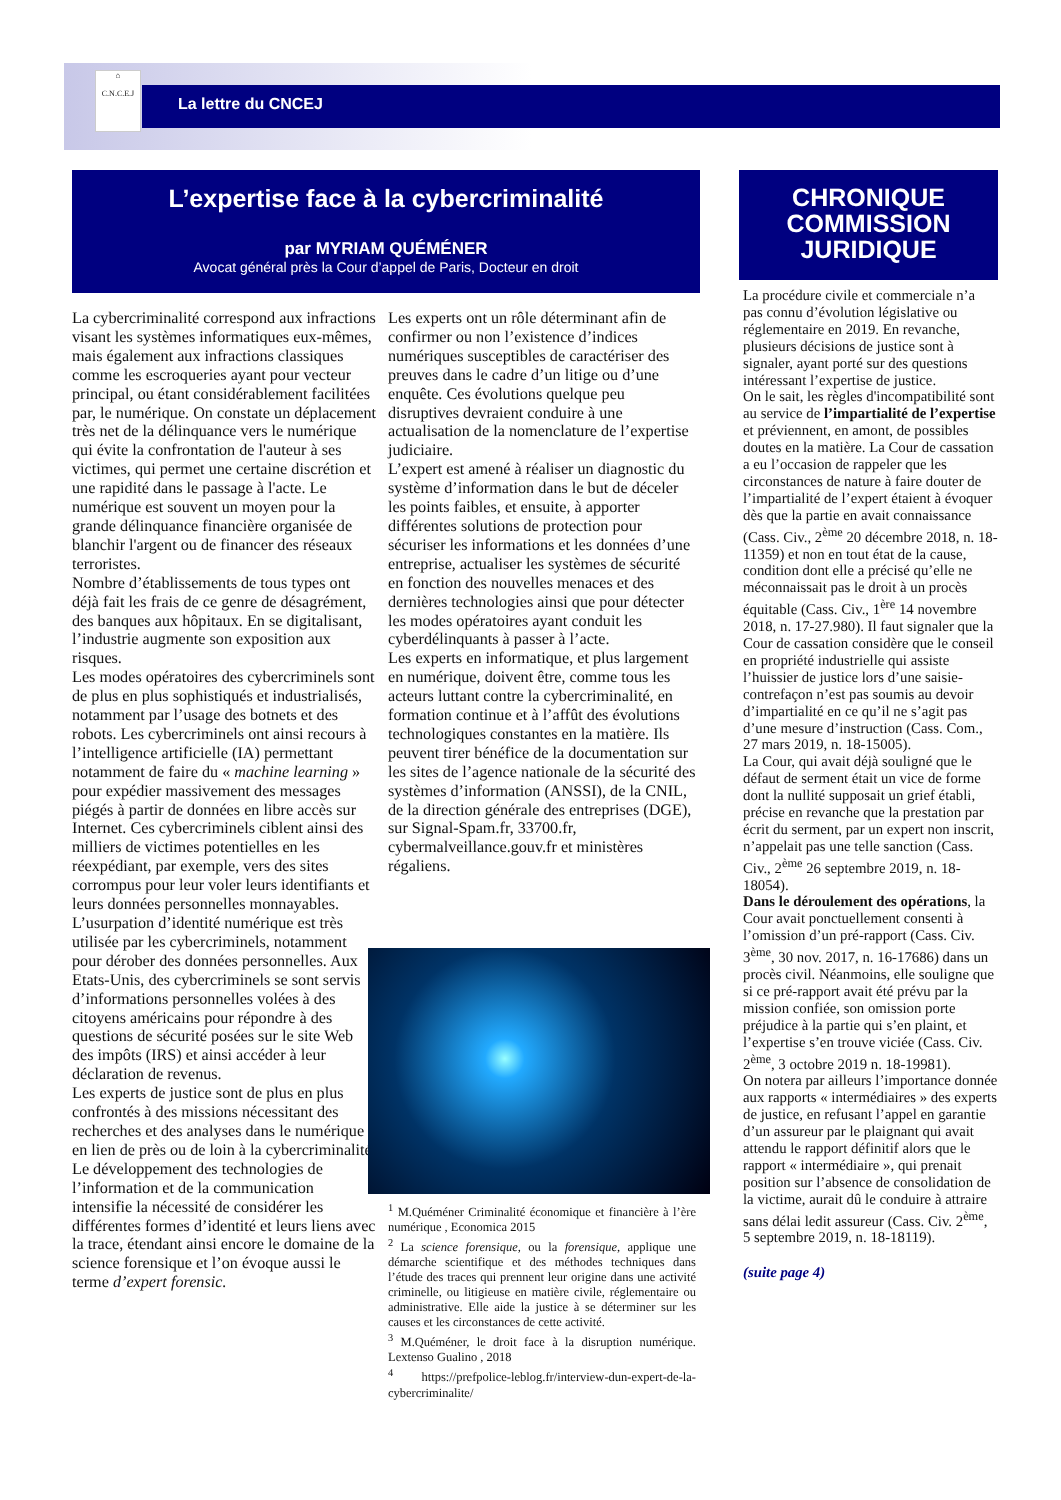⌂
C.N.C.E.J
La lettre du CNCEJ
L’expertise face à la cybercriminalité
par MYRIAM QUÉMÉNER
Avocat général près la Cour d’appel de Paris, Docteur en droit
CHRONIQUE
COMMISSION
JURIDIQUE
La cybercriminalité correspond aux infractions visant les systèmes informatiques eux-mêmes, mais également aux infractions classiques comme les escroqueries ayant pour vecteur principal, ou étant considérablement facilitées par, le numérique. On constate un déplacement très net de la délinquance vers le numérique qui évite la confrontation de l'auteur à ses victimes, qui permet une certaine discrétion et une rapidité dans le passage à l'acte. Le numérique est souvent un moyen pour la grande délinquance financière organisée de blanchir l'argent ou de financer des réseaux terroristes.
Nombre d’établissements de tous types ont déjà fait les frais de ce genre de désagrément, des banques aux hôpitaux. En se digitalisant, l’industrie augmente son exposition aux risques.
Les modes opératoires des cybercriminels sont de plus en plus sophistiqués et industrialisés, notamment par l’usage des botnets et des robots. Les cybercriminels ont ainsi recours à l’intelligence artificielle (IA) permettant notamment de faire du « machine learning » pour expédier massivement des messages piégés à partir de données en libre accès sur Internet. Ces cybercriminels ciblent ainsi des milliers de victimes potentielles en les réexpédiant, par exemple, vers des sites corrompus pour leur voler leurs identifiants et leurs données personnelles monnayables.
L’usurpation d’identité numérique est très utilisée par les cybercriminels, notamment pour dérober des données personnelles. Aux Etats-Unis, des cybercriminels se sont servis d’informations personnelles volées à des citoyens américains pour répondre à des questions de sécurité posées sur le site Web des impôts (IRS) et ainsi accéder à leur déclaration de revenus.
Les experts de justice sont de plus en plus confrontés à des missions nécessitant des recherches et des analyses dans le numérique en lien de près ou de loin à la cybercriminalité. Le développement des technologies de l’information et de la communication intensifie la nécessité de considérer les différentes formes d’identité et leurs liens avec la trace, étendant ainsi encore le domaine de la science forensique et l’on évoque aussi le terme d’expert forensic.
Les experts ont un rôle déterminant afin de confirmer ou non l’existence d’indices numériques susceptibles de caractériser des preuves dans le cadre d’un litige ou d’une enquête. Ces évolutions quelque peu disruptives devraient conduire à une actualisation de la nomenclature de l’expertise judiciaire.
L’expert est amené à réaliser un diagnostic du système d’information dans le but de déceler les points faibles, et ensuite, à apporter différentes solutions de protection pour sécuriser les informations et les données d’une entreprise, actualiser les systèmes de sécurité en fonction des nouvelles menaces et des dernières technologies ainsi que pour détecter les modes opératoires ayant conduit les cyberdélinquants à passer à l’acte.
Les experts en informatique, et plus largement en numérique, doivent être, comme tous les acteurs luttant contre la cybercriminalité, en formation continue et à l’affût des évolutions technologiques constantes en la matière. Ils peuvent tirer bénéfice de la documentation sur les sites de l’agence nationale de la sécurité des systèmes d’information (ANSSI), de la CNIL, de la direction générale des entreprises (DGE), sur Signal-Spam.fr, 33700.fr, cybermalveillance.gouv.fr et ministères régaliens.
<sup>1</sup> M.Quéméner Criminalité économique et financière à l’ère numérique , Economica 2015
<sup>2</sup> La science forensique, ou la forensique, applique une démarche scientifique et des méthodes techniques dans l’étude des traces qui prennent leur origine dans une activité criminelle, ou litigieuse en matière civile, réglementaire ou administrative. Elle aide la justice à se déterminer sur les causes et les circonstances de cette activité.
<sup>3</sup> M.Quéméner, le droit face à la disruption numérique. Lextenso Gualino , 2018
<sup>4</sup> https://prefpolice-leblog.fr/interview-dun-expert-de-la-cybercriminalite/
La procédure civile et commerciale n’a pas connu d’évolution législative ou réglementaire en 2019. En revanche, plusieurs décisions de justice sont à signaler, ayant porté sur des questions intéressant l’expertise de justice.
On le sait, les règles d'incompatibilité sont au service de l’impartialité de l’expertise et préviennent, en amont, de possibles doutes en la matière. La Cour de cassation a eu l’occasion de rappeler que les circonstances de nature à faire douter de l’impartialité de l’expert étaient à évoquer dès que la partie en avait connaissance (Cass. Civ., 2<sup>ème</sup> 20 décembre 2018, n. 18-11359) et non en tout état de la cause, condition dont elle a précisé qu’elle ne méconnaissait pas le droit à un procès équitable (Cass. Civ., 1<sup>ère</sup> 14 novembre 2018, n. 17-27.980). Il faut signaler que la Cour de cassation considère que le conseil en propriété industrielle qui assiste l’huissier de justice lors d’une saisie-contrefaçon n’est pas soumis au devoir d’impartialité en ce qu’il ne s’agit pas d’une mesure d’instruction (Cass. Com., 27 mars 2019, n. 18-15005).
La Cour, qui avait déjà souligné que le défaut de serment était un vice de forme dont la nullité supposait un grief établi, précise en revanche que la prestation par écrit du serment, par un expert non inscrit, n’appelait pas une telle sanction (Cass. Civ., 2<sup>ème</sup> 26 septembre 2019, n. 18-18054).
Dans le déroulement des opérations, la Cour avait ponctuellement consenti à l’omission d’un pré-rapport (Cass. Civ. 3<sup>ème</sup>, 30 nov. 2017, n. 16-17686) dans un procès civil. Néanmoins, elle souligne que si ce pré-rapport avait été prévu par la mission confiée, son omission porte préjudice à la partie qui s’en plaint, et l’expertise s’en trouve viciée (Cass. Civ. 2<sup>ème</sup>, 3 octobre 2019 n. 18-19981).
On notera par ailleurs l’importance donnée aux rapports « intermédiaires » des experts de justice, en refusant l’appel en garantie d’un assureur par le plaignant qui avait attendu le rapport définitif alors que le rapport « intermédiaire », qui prenait position sur l’absence de consolidation de la victime, aurait dû le conduire à attraire sans délai ledit assureur (Cass. Civ. 2<sup>ème</sup>, 5 septembre 2019, n. 18-18119).
(suite page 4)